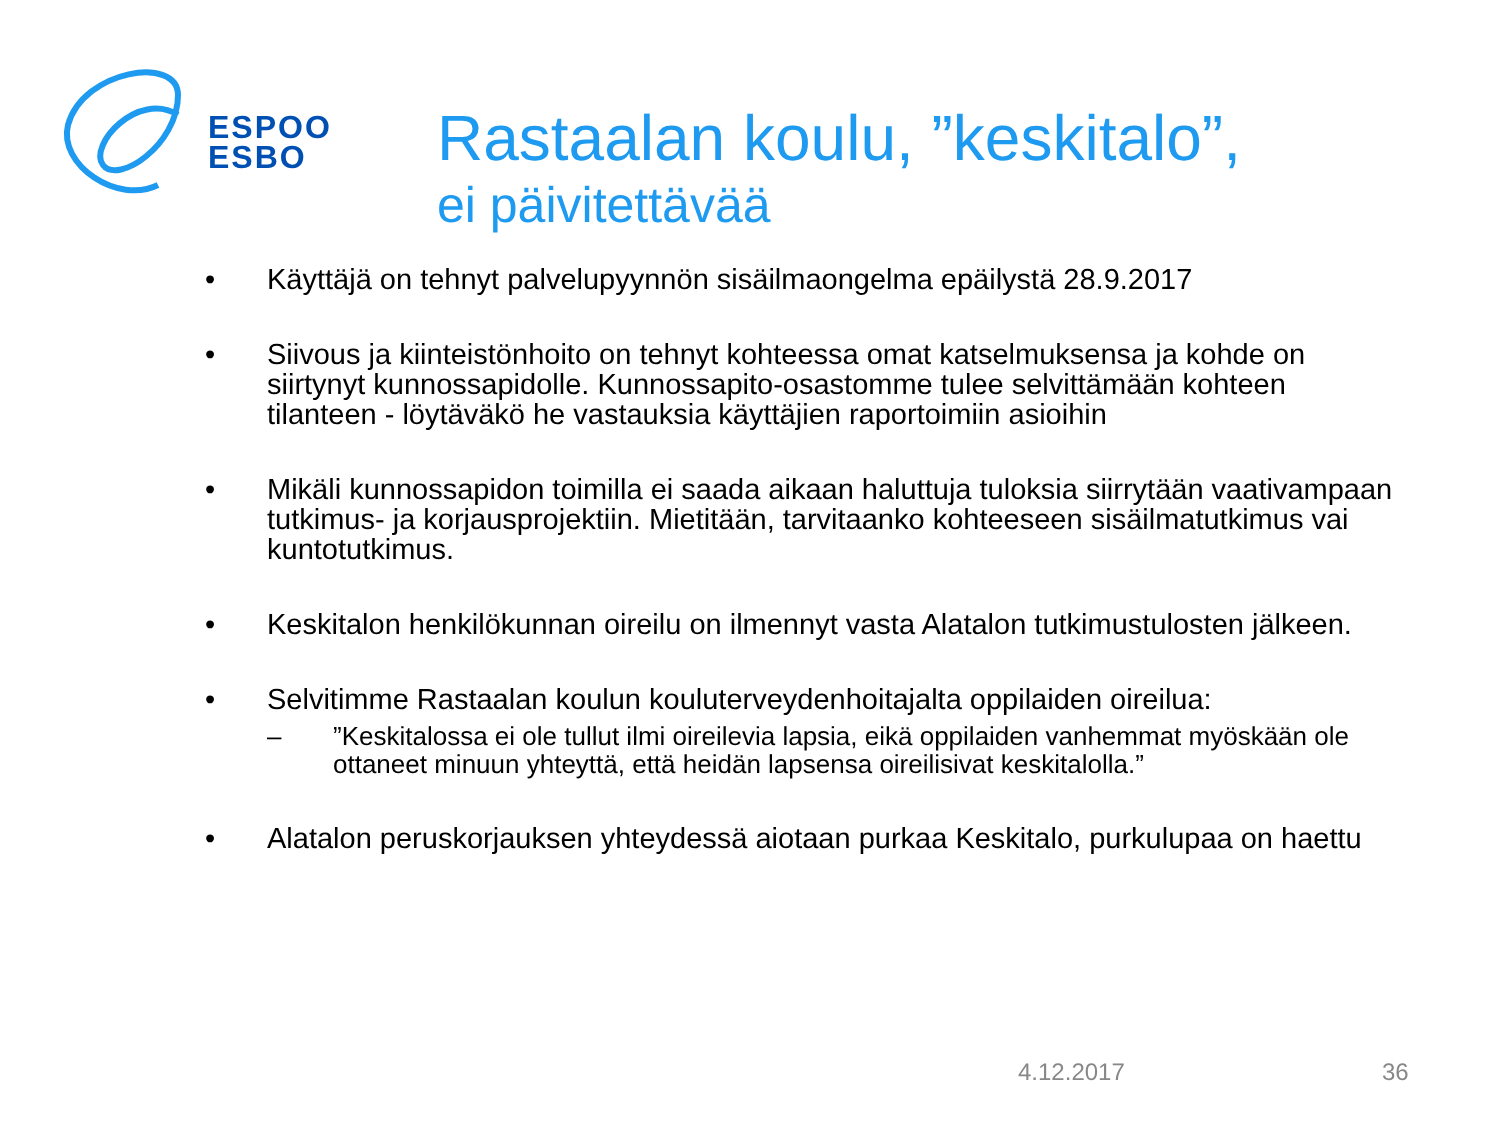ESPOO
ESBO
Rastaalan koulu, ”keskitalo”,
ei päivitettävää
• Käyttäjä on tehnyt palvelupyynnön sisäilmaongelma epäilystä 28.9.2017
• Siivous ja kiinteistönhoito on tehnyt kohteessa omat katselmuksensa ja kohde on siirtynyt kunnossapidolle. Kunnossapito-osastomme tulee selvittämään kohteen tilanteen - löytäväkö he vastauksia käyttäjien raportoimiin asioihin
• Mikäli kunnossapidon toimilla ei saada aikaan haluttuja tuloksia siirrytään vaativampaan tutkimus- ja korjausprojektiin. Mietitään, tarvitaanko kohteeseen sisäilmatutkimus vai kuntotutkimus.
• Keskitalon henkilökunnan oireilu on ilmennyt vasta Alatalon tutkimustulosten jälkeen.
• Selvitimme Rastaalan koulun kouluterveydenhoitajalta oppilaiden oireilua:
–”Keskitalossa ei ole tullut ilmi oireilevia lapsia, eikä oppilaiden vanhemmat myöskään ole ottaneet minuun yhteyttä, että heidän lapsensa oireilisivat keskitalolla.”
• Alatalon peruskorjauksen yhteydessä aiotaan purkaa Keskitalo, purkulupaa on haettu
4.12.2017 36